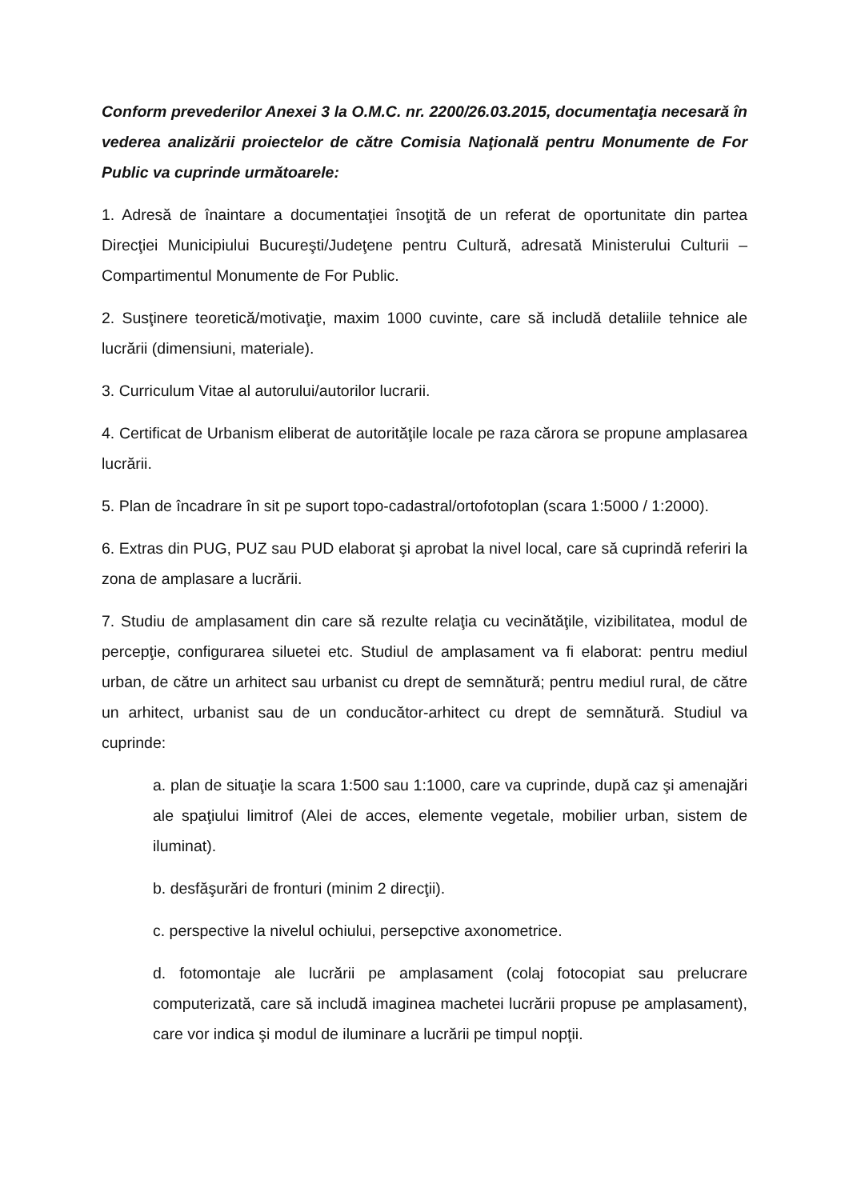Conform prevederilor Anexei 3 la O.M.C. nr. 2200/26.03.2015, documentaţia necesară în vederea analizării proiectelor de către Comisia Naţională pentru Monumente de For Public va cuprinde următoarele:
1. Adresă de înaintare a documentaţiei însoţită de un referat de oportunitate din partea Direcţiei Municipiului Bucureşti/Judeţene pentru Cultură, adresată Ministerului Culturii – Compartimentul Monumente de For Public.
2. Susţinere teoretică/motivaţie, maxim 1000 cuvinte, care să includă detaliile tehnice ale lucrării (dimensiuni, materiale).
3. Curriculum Vitae al autorului/autorilor lucrarii.
4. Certificat de Urbanism eliberat de autorităţile locale pe raza cărora se propune amplasarea lucrării.
5. Plan de încadrare în sit pe suport topo-cadastral/ortofotoplan (scara 1:5000 / 1:2000).
6. Extras din PUG, PUZ sau PUD elaborat şi aprobat la nivel local, care să cuprindă referiri la zona de amplasare a lucrării.
7. Studiu de amplasament din care să rezulte relaţia cu vecinătăţile, vizibilitatea, modul de percepţie, configurarea siluetei etc. Studiul de amplasament va fi elaborat: pentru mediul urban, de către un arhitect sau urbanist cu drept de semnătură; pentru mediul rural, de către un arhitect, urbanist sau de un conducător-arhitect cu drept de semnătură. Studiul va cuprinde:
a. plan de situaţie la scara 1:500 sau 1:1000, care va cuprinde, după caz şi amenajări ale spaţiului limitrof (Alei de acces, elemente vegetale, mobilier urban, sistem de iluminat).
b. desfăşurări de fronturi (minim 2 direcţii).
c. perspective la nivelul ochiului, persepctive axonometrice.
d. fotomontaje ale lucrării pe amplasament (colaj fotocopiat sau prelucrare computerizată, care să includă imaginea machetei lucrării propuse pe amplasament), care vor indica şi modul de iluminare a lucrării pe timpul nopţii.